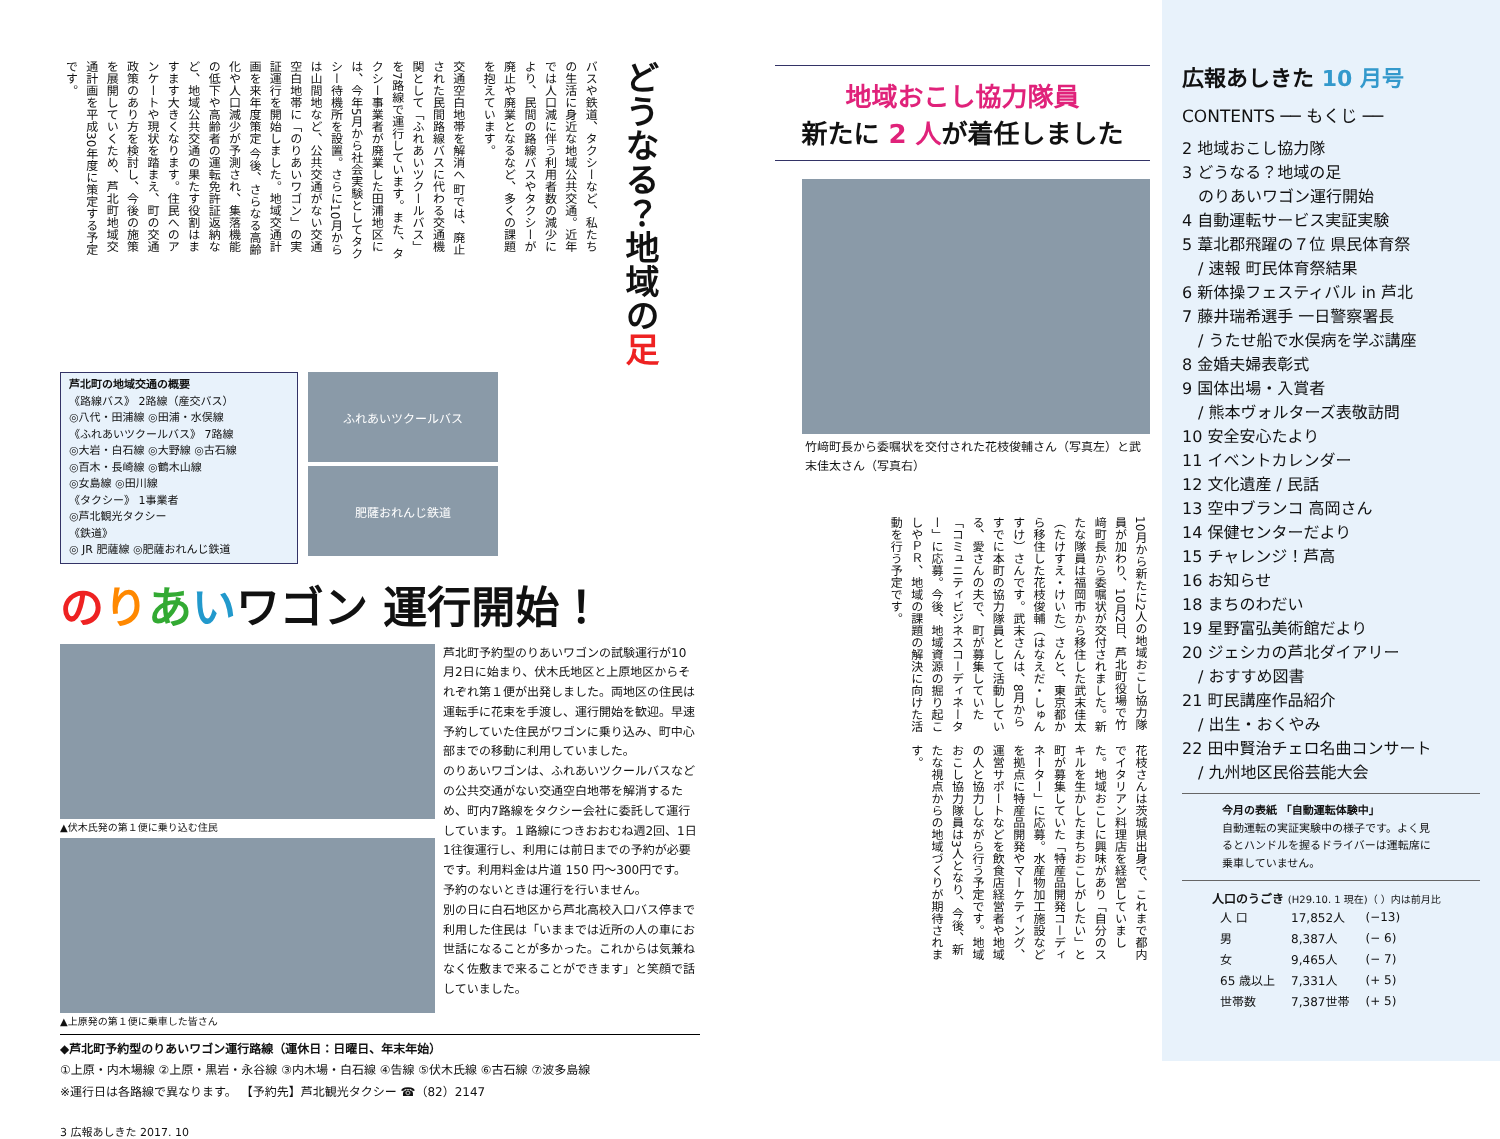交通空白地帯を解消へ 町では、廃止された民間路線バスに代わる交通機関として「ふれあいツクールバス」を7路線で運行しています。また、タクシー事業者が廃業した田浦地区には、今年5月から社会実験としてタクシー待機所を設置。さらに10月からは山間地など、公共交通がない交通空白地帯に「のりあいワゴン」の実証運行を開始しました。地域交通計画を来年度策定 今後、さらなる高齢化や人口減少が予測され、集落機能の低下や高齢者の運転免許証返納など、地域公共交通の果たす役割はますます大きくなります。住民へのアンケートや現状を踏まえ、町の交通政策のあり方を検討し、今後の施策を展開していくため、芦北町地域交通計画を平成30年度に策定する予定です。
バスや鉄道、タクシーなど、私たちの生活に身近な地域公共交通。近年では人口減に伴う利用者数の減少により、民間の路線バスやタクシーが廃止や廃業となるなど、多くの課題を抱えています。
どうなる？地域の足
芦北町の地域交通の概要
《路線バス》 2路線（産交バス）
◎八代・田浦線 ◎田浦・水俣線
《ふれあいツクールバス》 7路線
◎大岩・白石線 ◎大野線 ◎古石線
◎百木・長崎線 ◎鶴木山線
◎女島線 ◎田川線
《タクシー》 1事業者
◎芦北観光タクシー
《鉄道》
◎ JR 肥薩線 ◎肥薩おれんじ鉄道
ふれあいツクールバス
肥薩おれんじ鉄道
のりあいワゴン 運行開始！
▲伏木氏発の第１便に乗り込む住民
▲上原発の第１便に乗車した皆さん
芦北町予約型のりあいワゴンの試験運行が10月2日に始まり、伏木氏地区と上原地区からそれぞれ第１便が出発しました。両地区の住民は運転手に花束を手渡し、運行開始を歓迎。早速予約していた住民がワゴンに乗り込み、町中心部までの移動に利用していました。
のりあいワゴンは、ふれあいツクールバスなどの公共交通がない交通空白地帯を解消するため、町内7路線をタクシー会社に委託して運行しています。１路線につきおおむね週2回、1日1往復運行し、利用には前日までの予約が必要です。利用料金は片道 150 円～300円です。予約のないときは運行を行いません。
別の日に白石地区から芦北高校入口バス停まで利用した住民は「いままでは近所の人の車にお世話になることが多かった。これからは気兼ねなく佐敷まで来ることができます」と笑顔で話していました。
◆芦北町予約型のりあいワゴン運行路線（運休日：日曜日、年末年始）
①上原・内木場線 ②上原・黒岩・永谷線 ③内木場・白石線 ④告線 ⑤伏木氏線 ⑥古石線 ⑦波多島線
※運行日は各路線で異なります。 【予約先】芦北観光タクシー ☎（82）2147
3 広報あしきた 2017. 10
地域おこし協力隊員
新たに 2 人が着任しました
竹﨑町長から委嘱状を交付された花枝俊輔さん（写真左）と武末佳太さん（写真右）
10月から新たに2人の地域おこし協力隊員が加わり、10月2日、芦北町役場で竹﨑町長から委嘱状が交付されました。新たな隊員は福岡市から移住した武末佳太（たけすえ・けいた）さんと、東京都から移住した花枝俊輔（はなえだ・しゅんすけ）さんです。武末さんは、8月からすでに本町の協力隊員として活動している、愛さんの夫で、町が募集していた「コミュニティビジネスコーディネーター」に応募。今後、地域資源の掘り起こしやＰＲ、地域の課題の解決に向けた活動を行う予定です。
花枝さんは茨城県出身で、これまで都内でイタリアン料理店を経営していました。地域おこしに興味があり「自分のスキルを生かしたまちおこしがしたい」と町が募集していた「特産品開発コーディネーター」に応募。水産物加工施設などを拠点に特産品開発やマーケティング、運営サポートなどを飲食店経営者や地域の人と協力しながら行う予定です。地域おこし協力隊員は3人となり、今後、新たな視点からの地域づくりが期待されます。
広報あしきた 10 月号
CONTENTS ── もくじ ──
2 地域おこし協力隊
3 どうなる？地域の足
　のりあいワゴン運行開始
4 自動運転サービス実証実験
5 葦北郡飛躍の７位 県民体育祭
　/ 速報 町民体育祭結果
6 新体操フェスティバル in 芦北
7 藤井瑞希選手 一日警察署長
　/ うたせ船で水俣病を学ぶ講座
8 金婚夫婦表彰式
9 国体出場・入賞者
　/ 熊本ヴォルターズ表敬訪問
10 安全安心たより
11 イベントカレンダー
12 文化遺産 / 民話
13 空中ブランコ 高岡さん
14 保健センターだより
15 チャレンジ！芦高
16 お知らせ
18 まちのわだい
19 星野富弘美術館だより
20 ジェシカの芦北ダイアリー
　/ おすすめ図書
21 町民講座作品紹介
　/ 出生・おくやみ
22 田中賢治チェロ名曲コンサート
　/ 九州地区民俗芸能大会
今月の表紙 「自動運転体験中」
自動運転の実証実験中の様子です。よく見るとハンドルを握るドライバーは運転席に乗車していません。
人口のうごき (H29.10. 1 現在)（ ）内は前月比
| 人 口 | 17,852人 | (−13) |
| 男 | 8,387人 | (− 6) |
| 女 | 9,465人 | (− 7) |
| 65 歳以上 | 7,331人 | (+ 5) |
| 世帯数 | 7,387世帯 | (+ 5) |